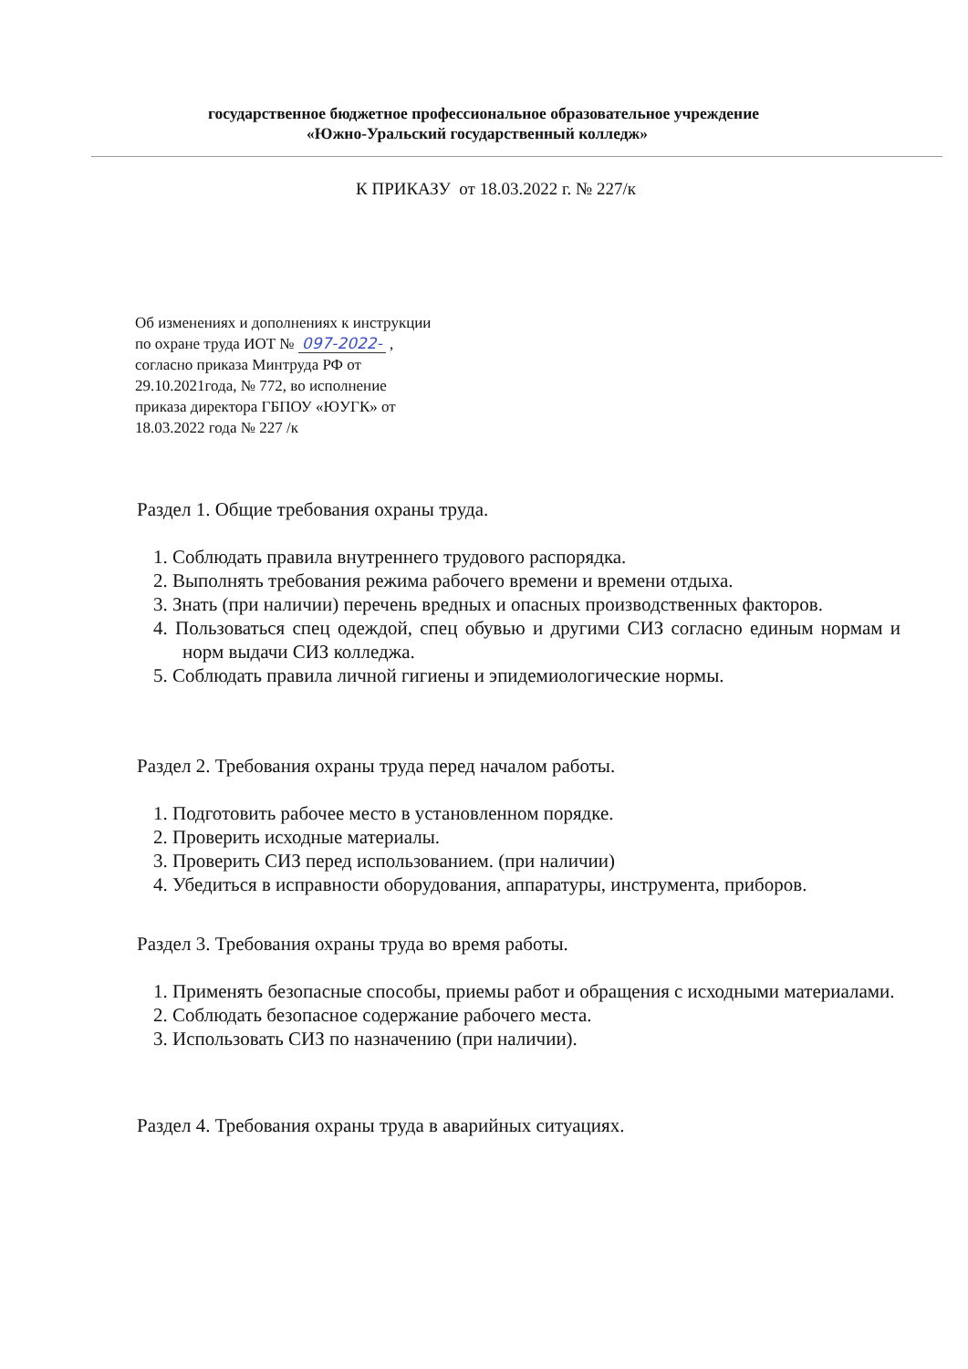государственное бюджетное профессиональное образовательное учреждение
«Южно-Уральский государственный колледж»
К ПРИКАЗУ от 18.03.2022 г. № 227/к
Об изменениях и дополнениях к инструкции
по охране труда ИОТ № 097-2022- ,
согласно приказа Минтруда РФ от
29.10.2021года, № 772, во исполнение
приказа директора ГБПОУ «ЮУГК» от
18.03.2022 года № 227 /к
Раздел 1. Общие требования охраны труда.
1. Соблюдать правила внутреннего трудового распорядка.
2. Выполнять требования режима рабочего времени и времени отдыха.
3. Знать (при наличии) перечень вредных и опасных производственных факторов.
4. Пользоваться спец одеждой, спец обувью и другими СИЗ согласно единым нормам и норм выдачи СИЗ колледжа.
5. Соблюдать правила личной гигиены и эпидемиологические нормы.
Раздел 2. Требования охраны труда перед началом работы.
1. Подготовить рабочее место в установленном порядке.
2. Проверить исходные материалы.
3. Проверить СИЗ перед использованием. (при наличии)
4. Убедиться в исправности оборудования, аппаратуры, инструмента, приборов.
Раздел 3. Требования охраны труда во время работы.
1. Применять безопасные способы, приемы работ и обращения с исходными материалами.
2. Соблюдать безопасное содержание рабочего места.
3. Использовать СИЗ по назначению (при наличии).
Раздел 4. Требования охраны труда в аварийных ситуациях.